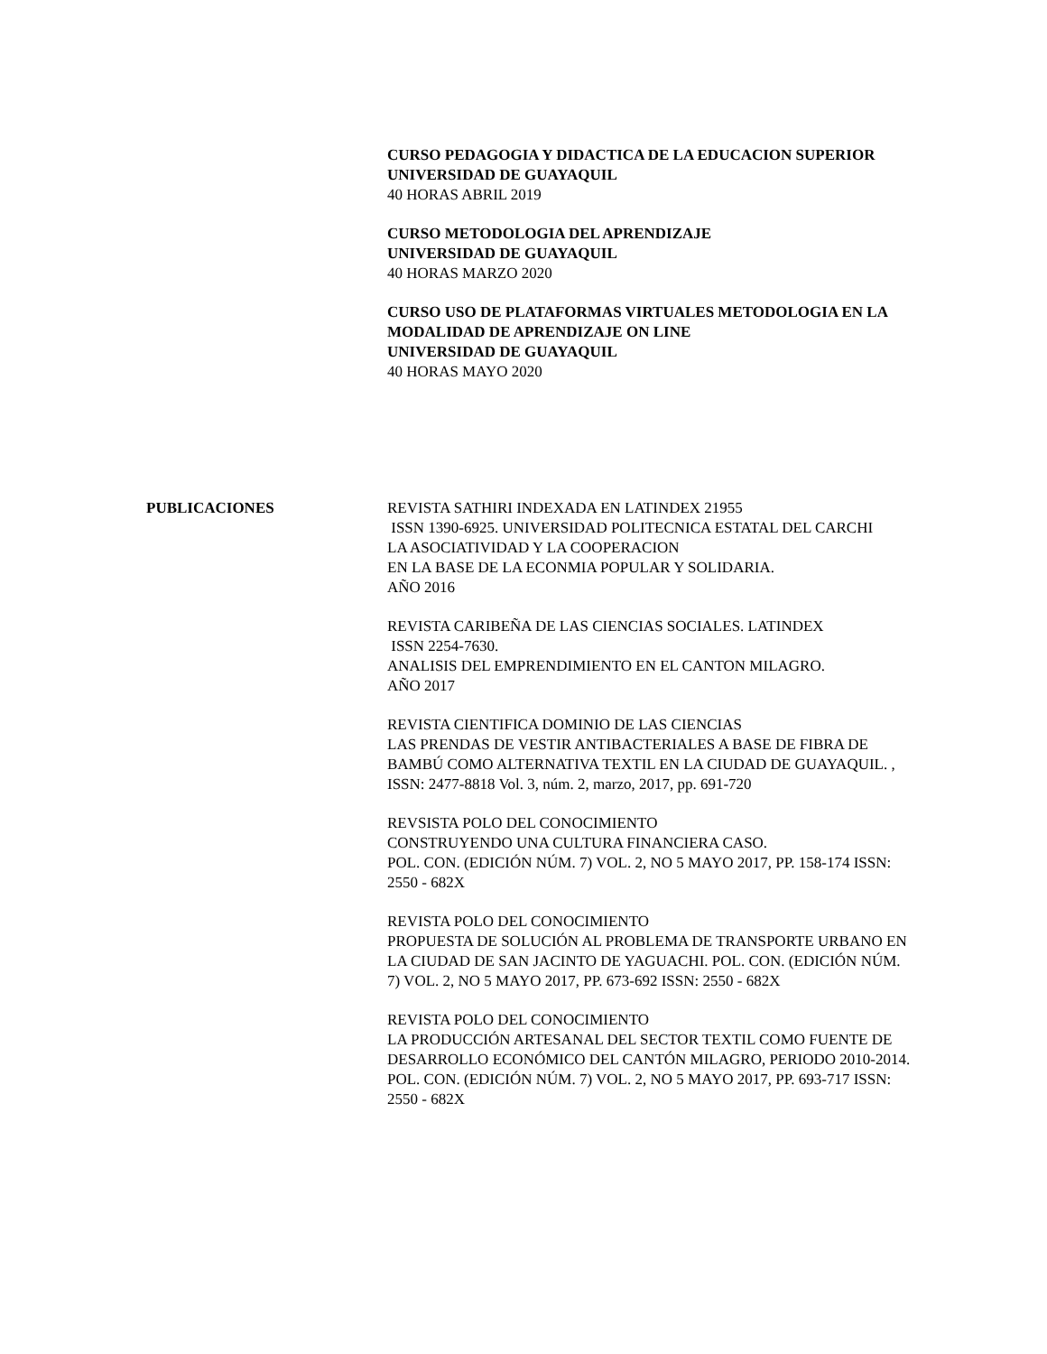CURSO PEDAGOGIA Y DIDACTICA DE LA EDUCACION SUPERIOR
UNIVERSIDAD DE GUAYAQUIL
40 HORAS ABRIL 2019
CURSO METODOLOGIA DEL APRENDIZAJE
UNIVERSIDAD DE GUAYAQUIL
40 HORAS MARZO 2020
CURSO USO DE PLATAFORMAS VIRTUALES METODOLOGIA EN LA MODALIDAD DE APRENDIZAJE ON LINE
UNIVERSIDAD DE GUAYAQUIL
40 HORAS MAYO 2020
PUBLICACIONES REVISTA SATHIRI INDEXADA EN LATINDEX 21955
ISSN 1390-6925. UNIVERSIDAD POLITECNICA ESTATAL DEL CARCHI
LA ASOCIATIVIDAD Y LA COOPERACION
EN LA BASE DE LA ECONMIA POPULAR Y SOLIDARIA.
AÑO 2016
REVISTA CARIBEÑA DE LAS CIENCIAS SOCIALES. LATINDEX
ISSN 2254-7630.
ANALISIS DEL EMPRENDIMIENTO EN EL CANTON MILAGRO.
AÑO 2017
REVISTA CIENTIFICA DOMINIO DE LAS CIENCIAS
LAS PRENDAS DE VESTIR ANTIBACTERIALES A BASE DE FIBRA DE BAMBÚ COMO ALTERNATIVA TEXTIL EN LA CIUDAD DE GUAYAQUIL. , ISSN: 2477-8818 Vol. 3, núm. 2, marzo, 2017, pp. 691-720
REVSISTA POLO DEL CONOCIMIENTO
CONSTRUYENDO UNA CULTURA FINANCIERA CASO.
POL. CON. (EDICIÓN NÚM. 7) VOL. 2, NO 5 MAYO 2017, PP. 158-174 ISSN: 2550 - 682X
REVISTA POLO DEL CONOCIMIENTO
PROPUESTA DE SOLUCIÓN AL PROBLEMA DE TRANSPORTE URBANO EN LA CIUDAD DE SAN JACINTO DE YAGUACHI. POL. CON. (EDICIÓN NÚM. 7) VOL. 2, NO 5 MAYO 2017, PP. 673-692 ISSN: 2550 - 682X
REVISTA POLO DEL CONOCIMIENTO
LA PRODUCCIÓN ARTESANAL DEL SECTOR TEXTIL COMO FUENTE DE DESARROLLO ECONÓMICO DEL CANTÓN MILAGRO, PERIODO 2010-2014. POL. CON. (EDICIÓN NÚM. 7) VOL. 2, NO 5 MAYO 2017, PP. 693-717 ISSN: 2550 - 682X